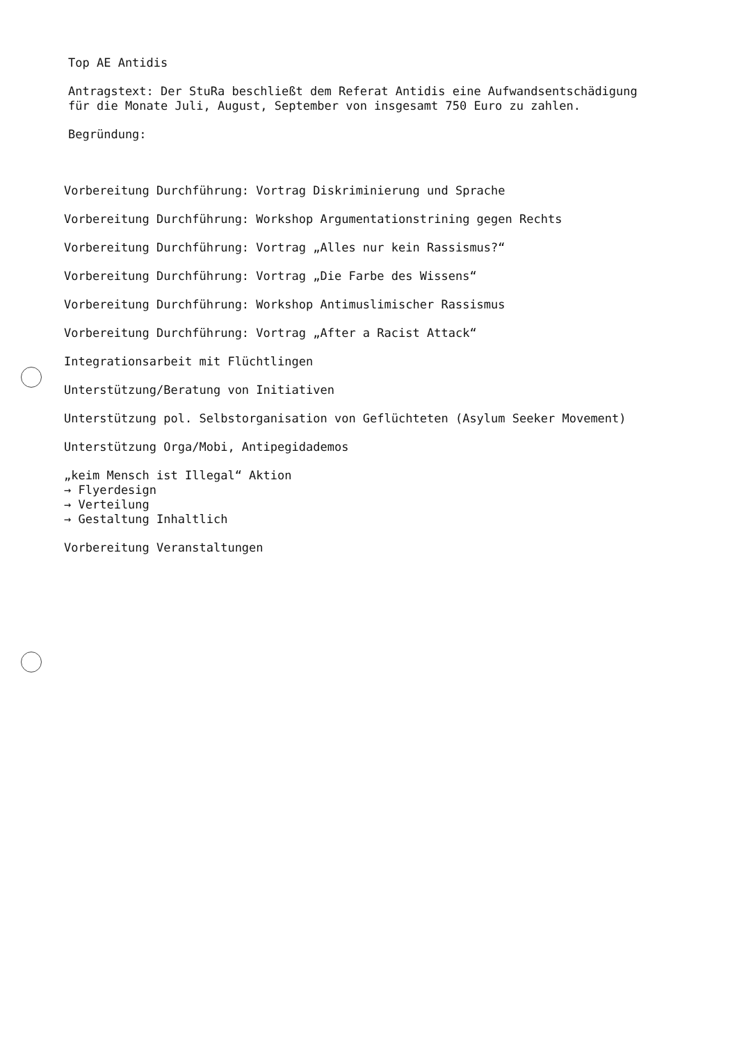Top AE Antidis
Antragstext: Der StuRa beschließt dem Referat Antidis eine Aufwandsentschädigung
für die Monate Juli, August, September von insgesamt 750 Euro zu zahlen.
Begründung:
Vorbereitung Durchführung: Vortrag Diskriminierung und Sprache
Vorbereitung Durchführung: Workshop Argumentationstrining gegen Rechts
Vorbereitung Durchführung: Vortrag „Alles nur kein Rassismus?“
Vorbereitung Durchführung: Vortrag „Die Farbe des Wissens“
Vorbereitung Durchführung: Workshop Antimuslimischer Rassismus
Vorbereitung Durchführung: Vortrag „After a Racist Attack“
Integrationsarbeit mit Flüchtlingen
Unterstützung/Beratung von Initiativen
Unterstützung pol. Selbstorganisation von Geflüchteten (Asylum Seeker Movement)
Unterstützung Orga/Mobi, Antipegidademos
„keim Mensch ist Illegal“ Aktion
→ Flyerdesign
→ Verteilung
→ Gestaltung Inhaltlich
Vorbereitung Veranstaltungen